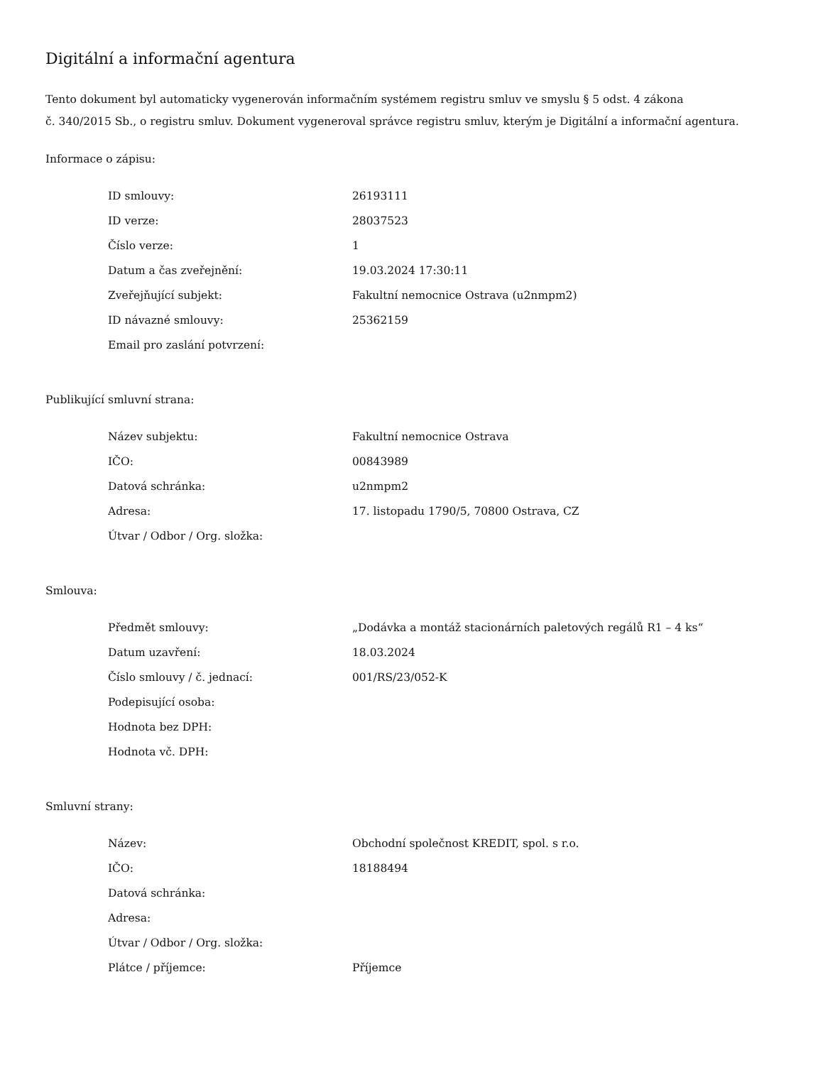Digitální a informační agentura
Tento dokument byl automaticky vygenerován informačním systémem registru smluv ve smyslu § 5 odst. 4 zákona
č. 340/2015 Sb., o registru smluv. Dokument vygeneroval správce registru smluv, kterým je Digitální a informační agentura.
Informace o zápisu:
| ID smlouvy: | 26193111 |
| ID verze: | 28037523 |
| Číslo verze: | 1 |
| Datum a čas zveřejnění: | 19.03.2024 17:30:11 |
| Zveřejňující subjekt: | Fakultní nemocnice Ostrava (u2nmpm2) |
| ID návazné smlouvy: | 25362159 |
| Email pro zaslání potvrzení: | |
Publikující smluvní strana:
| Název subjektu: | Fakultní nemocnice Ostrava |
| IČO: | 00843989 |
| Datová schránka: | u2nmpm2 |
| Adresa: | 17. listopadu 1790/5, 70800 Ostrava, CZ |
| Útvar / Odbor / Org. složka: | |
Smlouva:
| Předmět smlouvy: | „Dodávka a montáž stacionárních paletových regálů R1 – 4 ks“ |
| Datum uzavření: | 18.03.2024 |
| Číslo smlouvy / č. jednací: | 001/RS/23/052-K |
| Podepisující osoba: | |
| Hodnota bez DPH: | |
| Hodnota vč. DPH: | |
Smluvní strany:
| Název: | Obchodní společnost KREDIT, spol. s r.o. |
| IČO: | 18188494 |
| Datová schránka: | |
| Adresa: | |
| Útvar / Odbor / Org. složka: | |
| Plátce / příjemce: | Příjemce |